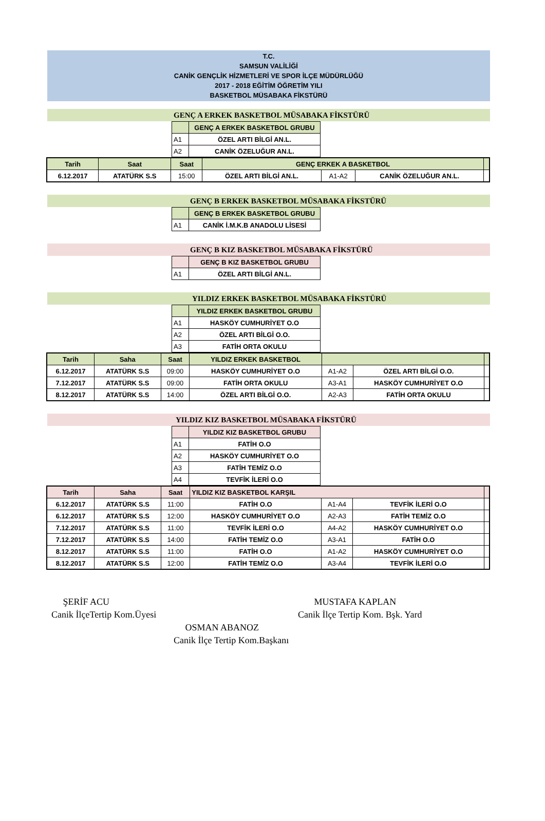T.C.
SAMSUN VALİLİĞİ
CANİK GENÇLİK HİZMETLERİ VE SPOR İLÇE MÜDÜRLÜĞÜ
2017 - 2018 EĞİTİM ÖĞRETİM YILI
BASKETBOL MÜSABAKA FİKSTÜRÜ
GENÇ A ERKEK BASKETBOL MÜSABAKA FİKSTÜRÜ
| | GENÇ A ERKEK BASKETBOL GRUBU |
| A1 | ÖZEL ARTI BİLGİ AN.L. |
| A2 | CANİK ÖZELUĞUR AN.L. |
| Tarih | Saat | Saat | GENÇ ERKEK A BASKETBOL | | | |
| --- | --- | --- | --- | --- | --- | --- |
| 6.12.2017 | ATATÜRK S.S | 15:00 | ÖZEL ARTI BİLGİ AN.L. | A1-A2 | CANİK ÖZELUĞUR AN.L. | |
GENÇ B ERKEK BASKETBOL MÜSABAKA FİKSTÜRÜ
| | GENÇ B ERKEK BASKETBOL GRUBU |
| A1 | CANİK İ.M.K.B ANADOLU LİSESİ |
GENÇ B KIZ BASKETBOL MÜSABAKA FİKSTÜRÜ
| | GENÇ B KIZ BASKETBOL GRUBU |
| A1 | ÖZEL ARTI BİLGİ AN.L. |
YILDIZ ERKEK BASKETBOL MÜSABAKA FİKSTÜRÜ
| | YILDIZ ERKEK BASKETBOL GRUBU |
| A1 | HASKÖY CUMHURİYET O.O |
| A2 | ÖZEL ARTI BİLGİ O.O. |
| A3 | FATİH ORTA OKULU |
| Tarih | Saha | Saat | YILDIZ ERKEK BASKETBOL | | | |
| --- | --- | --- | --- | --- | --- | --- |
| 6.12.2017 | ATATÜRK S.S | 09:00 | HASKÖY CUMHURİYET O.O | A1-A2 | ÖZEL ARTI BİLGİ O.O. | |
| 7.12.2017 | ATATÜRK S.S | 09:00 | FATİH ORTA OKULU | A3-A1 | HASKÖY CUMHURİYET O.O | |
| 8.12.2017 | ATATÜRK S.S | 14:00 | ÖZEL ARTI BİLGİ O.O. | A2-A3 | FATİH ORTA OKULU | |
YILDIZ KIZ BASKETBOL MÜSABAKA FİKSTÜRÜ
| | YILDIZ KIZ BASKETBOL GRUBU |
| A1 | FATİH O.O |
| A2 | HASKÖY CUMHURİYET O.O |
| A3 | FATİH TEMİZ O.O |
| A4 | TEVFİK İLERİ O.O |
| Tarih | Saha | Saat | YILDIZ KIZ BASKETBOL KARŞIL | | | |
| --- | --- | --- | --- | --- | --- | --- |
| 6.12.2017 | ATATÜRK S.S | 11:00 | FATİH O.O | A1-A4 | TEVFİK İLERİ O.O | |
| 6.12.2017 | ATATÜRK S.S | 12:00 | HASKÖY CUMHURİYET O.O | A2-A3 | FATİH TEMİZ O.O | |
| 7.12.2017 | ATATÜRK S.S | 11:00 | TEVFİK İLERİ O.O | A4-A2 | HASKÖY CUMHURİYET O.O | |
| 7.12.2017 | ATATÜRK S.S | 14:00 | FATİH TEMİZ O.O | A3-A1 | FATİH O.O | |
| 8.12.2017 | ATATÜRK S.S | 11:00 | FATİH O.O | A1-A2 | HASKÖY CUMHURİYET O.O | |
| 8.12.2017 | ATATÜRK S.S | 12:00 | FATİH TEMİZ O.O | A3-A4 | TEVFİK İLERİ O.O | |
ŞERİF ACU
Canik İlçeTertip Kom.Üyesi
MUSTAFA KAPLAN
Canik İlçe Tertip Kom. Bşk. Yard
OSMAN ABANOZ
Canik İlçe Tertip Kom.Başkanı